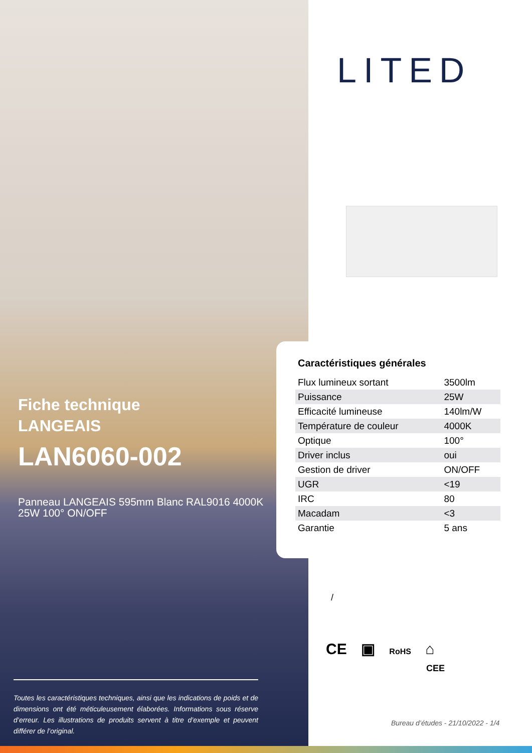Fiche technique
LANGEAIS
LAN6060-002
Panneau LANGEAIS 595mm Blanc RAL9016 4000K 25W 100° ON/OFF
Toutes les caractéristiques techniques, ainsi que les indications de poids et de dimensions ont été méticuleusement élaborées. Informations sous réserve d’erreur. Les illustrations de produits servent à titre d’exemple et peuvent différer de l’original.
LITED
Caractéristiques générales
| Flux lumineux sortant | 3500lm |
| Puissance | 25W |
| Efficacité lumineuse | 140lm/W |
| Température de couleur | 4000K |
| Optique | 100° |
| Driver inclus | oui |
| Gestion de driver | ON/OFF |
| UGR | <19 |
| IRC | 80 |
| Macadam | <3 |
| Garantie | 5 ans |
/
CE ▣ RoHS ⌂
CEE
Bureau d’études - 21/10/2022 - 1/4